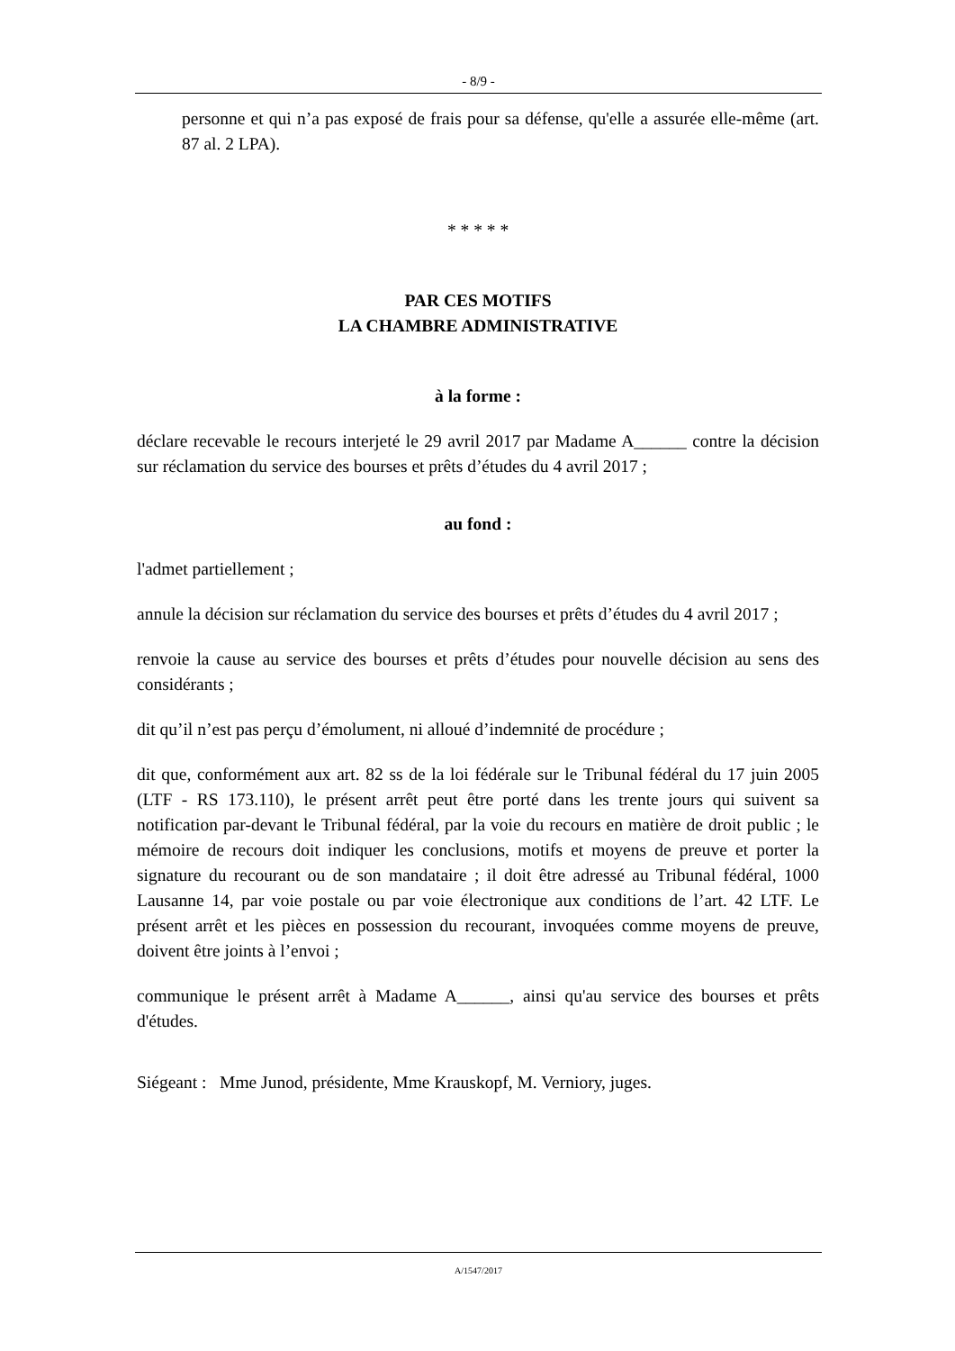- 8/9 -
personne et qui n’a pas exposé de frais pour sa défense, qu'elle a assurée elle-même (art. 87 al. 2 LPA).
* * * * *
PAR CES MOTIFS
LA CHAMBRE ADMINISTRATIVE
à la forme :
déclare recevable le recours interjeté le 29 avril 2017 par Madame A______ contre la décision sur réclamation du service des bourses et prêts d’études du 4 avril 2017 ;
au fond :
l'admet partiellement ;
annule la décision sur réclamation du service des bourses et prêts d’études du 4 avril 2017 ;
renvoie la cause au service des bourses et prêts d’études pour nouvelle décision au sens des considérants ;
dit qu’il n’est pas perçu d’émolument, ni alloué d’indemnité de procédure ;
dit que, conformément aux art. 82 ss de la loi fédérale sur le Tribunal fédéral du 17 juin 2005 (LTF - RS 173.110), le présent arrêt peut être porté dans les trente jours qui suivent sa notification par-devant le Tribunal fédéral, par la voie du recours en matière de droit public ; le mémoire de recours doit indiquer les conclusions, motifs et moyens de preuve et porter la signature du recourant ou de son mandataire ; il doit être adressé au Tribunal fédéral, 1000 Lausanne 14, par voie postale ou par voie électronique aux conditions de l’art. 42 LTF. Le présent arrêt et les pièces en possession du recourant, invoquées comme moyens de preuve, doivent être joints à l’envoi ;
communique le présent arrêt à Madame A______, ainsi qu'au service des bourses et prêts d'études.
Siégeant : Mme Junod, présidente, Mme Krauskopf, M. Verniory, juges.
A/1547/2017